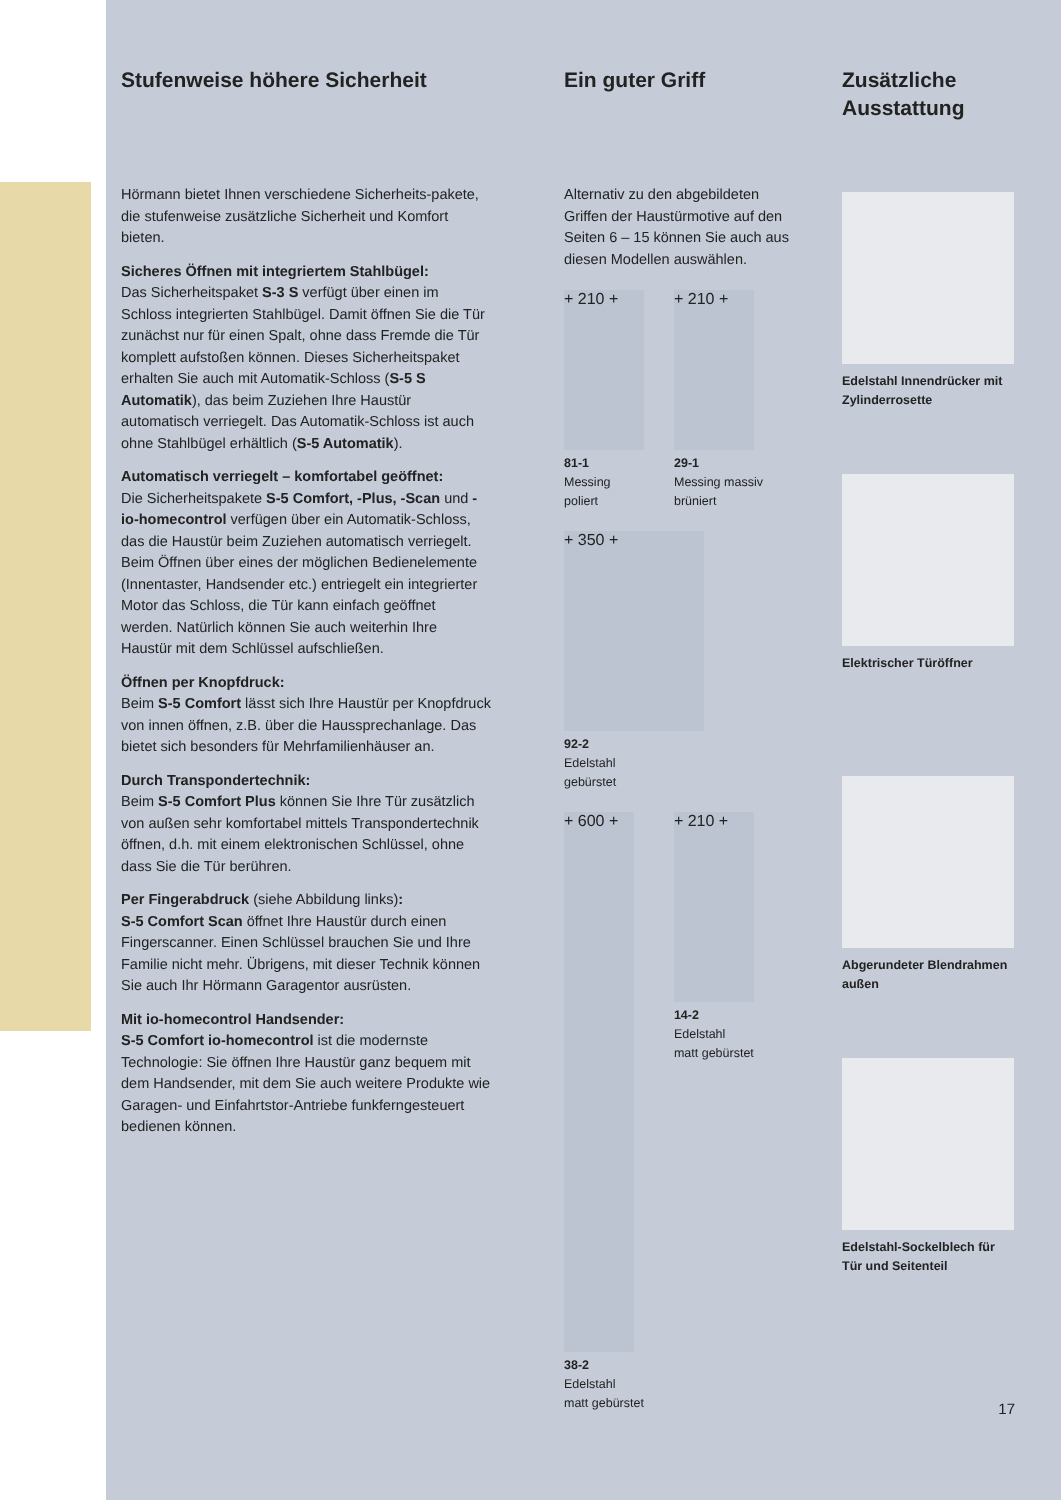Stufenweise höhere Sicherheit
Hörmann bietet Ihnen verschiedene Sicherheits-pakete, die stufenweise zusätzliche Sicherheit und Komfort bieten.
Sicheres Öffnen mit integriertem Stahlbügel:
Das Sicherheitspaket S-3 S verfügt über einen im Schloss integrierten Stahlbügel. Damit öffnen Sie die Tür zunächst nur für einen Spalt, ohne dass Fremde die Tür komplett aufstoßen können. Dieses Sicherheitspaket erhalten Sie auch mit Automatik-Schloss (S-5 S Automatik), das beim Zuziehen Ihre Haustür automatisch verriegelt. Das Automatik-Schloss ist auch ohne Stahlbügel erhältlich (S-5 Automatik).
Automatisch verriegelt – komfortabel geöffnet:
Die Sicherheitspakete S-5 Comfort, -Plus, -Scan und -io-homecontrol verfügen über ein Automatik-Schloss, das die Haustür beim Zuziehen automatisch verriegelt. Beim Öffnen über eines der möglichen Bedienelemente (Innentaster, Handsender etc.) entriegelt ein integrierter Motor das Schloss, die Tür kann einfach geöffnet werden. Natürlich können Sie auch weiterhin Ihre Haustür mit dem Schlüssel aufschließen.
Öffnen per Knopfdruck:
Beim S-5 Comfort lässt sich Ihre Haustür per Knopfdruck von innen öffnen, z.B. über die Haussprechanlage. Das bietet sich besonders für Mehrfamilienhäuser an.
Durch Transpondertechnik:
Beim S-5 Comfort Plus können Sie Ihre Tür zusätzlich von außen sehr komfortabel mittels Transpondertechnik öffnen, d.h. mit einem elektronischen Schlüssel, ohne dass Sie die Tür berühren.
Per Fingerabdruck (siehe Abbildung links):
S-5 Comfort Scan öffnet Ihre Haustür durch einen Fingerscanner. Einen Schlüssel brauchen Sie und Ihre Familie nicht mehr. Übrigens, mit dieser Technik können Sie auch Ihr Hörmann Garagentor ausrüsten.
Mit io-homecontrol Handsender:
S-5 Comfort io-homecontrol ist die modernste Technologie: Sie öffnen Ihre Haustür ganz bequem mit dem Handsender, mit dem Sie auch weitere Produkte wie Garagen- und Einfahrtstor-Antriebe funkferngesteuert bedienen können.
Ein guter Griff
Alternativ zu den abgebildeten Griffen der Haustürmotive auf den Seiten 6 – 15 können Sie auch aus diesen Modellen auswählen.
+ 210 +
81-1
Messing
poliert
+ 210 +
29-1
Messing massiv
brüniert
+ 350 +
92-2
Edelstahl
gebürstet
+ 600 +
38-2
Edelstahl
matt gebürstet
+ 210 +
14-2
Edelstahl
matt gebürstet
Zusätzliche Ausstattung
Edelstahl Innendrücker mit Zylinderrosette
Elektrischer Türöffner
Abgerundeter Blendrahmen außen
Edelstahl-Sockelblech für Tür und Seitenteil
17